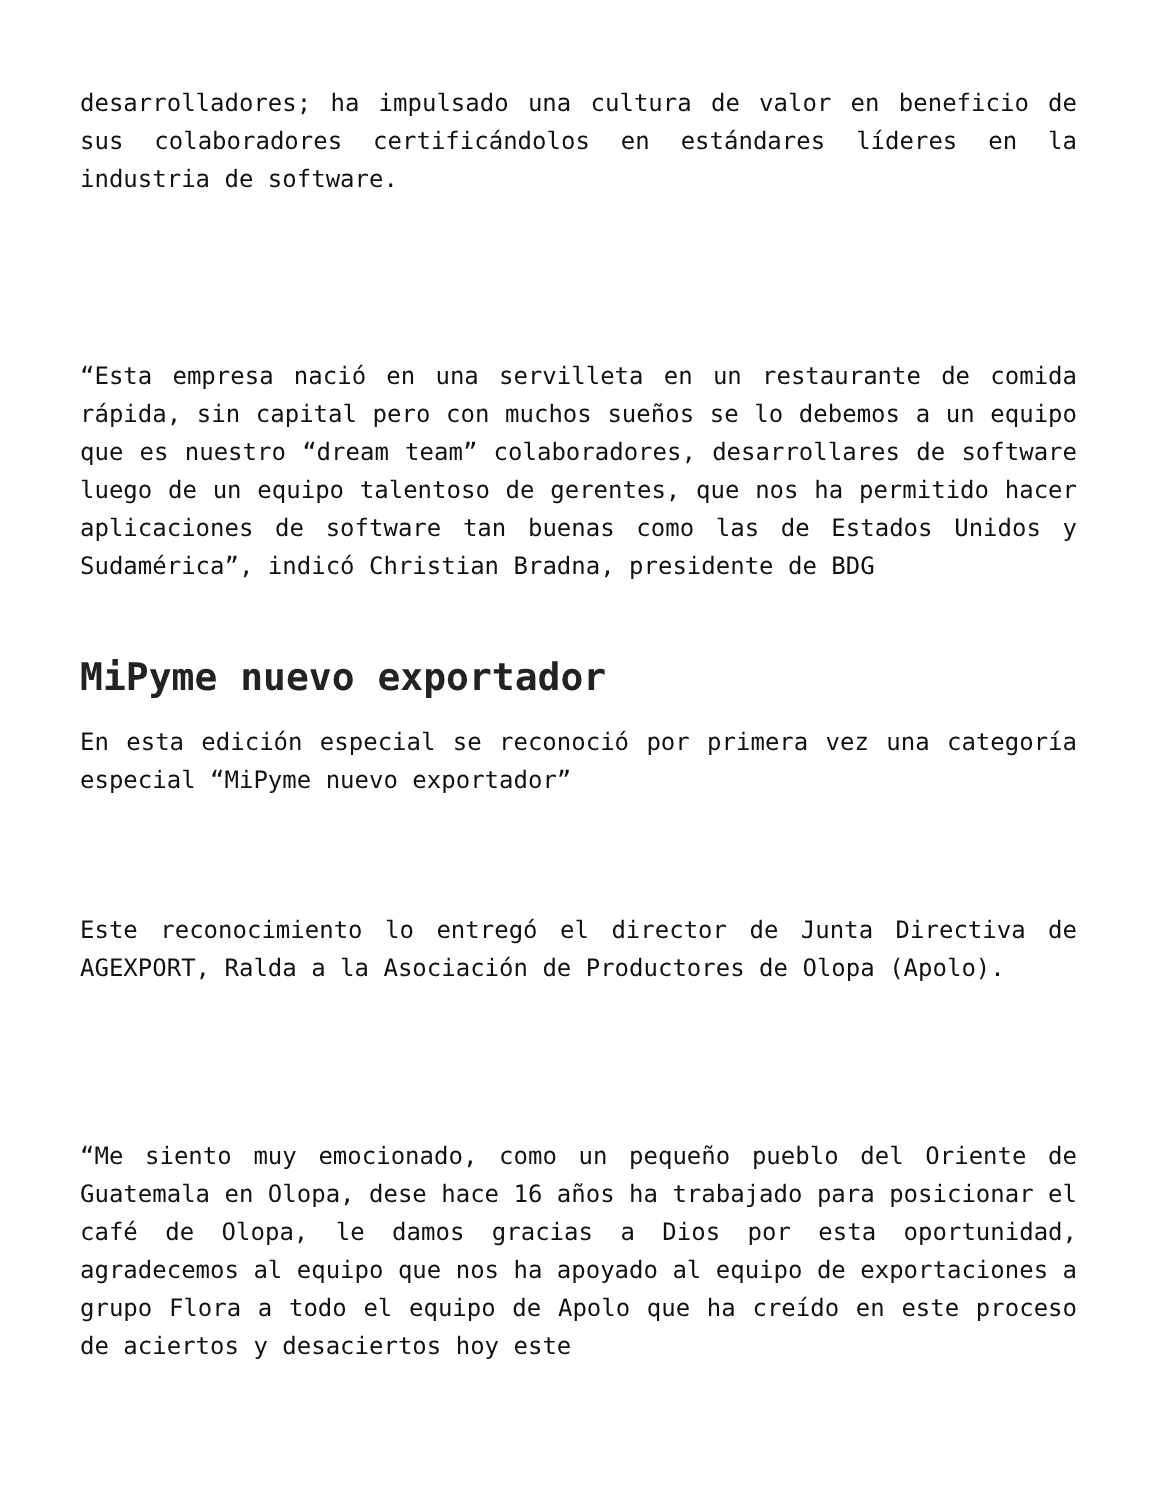desarrolladores; ha impulsado una cultura de valor en beneficio de sus colaboradores certificándolos en estándares líderes en la industria de software.
“Esta empresa nació en una servilleta en un restaurante de comida rápida, sin capital pero con muchos sueños se lo debemos a un equipo que es nuestro “dream team” colaboradores, desarrollares de software luego de un equipo talentoso de gerentes, que nos ha permitido hacer aplicaciones de software tan buenas como las de Estados Unidos y Sudamérica”, indicó Christian Bradna, presidente de BDG
MiPyme nuevo exportador
En esta edición especial se reconoció por primera vez una categoría especial “MiPyme nuevo exportador”
Este reconocimiento lo entregó el director de Junta Directiva de AGEXPORT, Ralda a la Asociación de Productores de Olopa (Apolo).
“Me siento muy emocionado, como un pequeño pueblo del Oriente de Guatemala en Olopa, dese hace 16 años ha trabajado para posicionar el café de Olopa, le damos gracias a Dios por esta oportunidad, agradecemos al equipo que nos ha apoyado al equipo de exportaciones a grupo Flora a todo el equipo de Apolo que ha creído en este proceso de aciertos y desaciertos hoy este